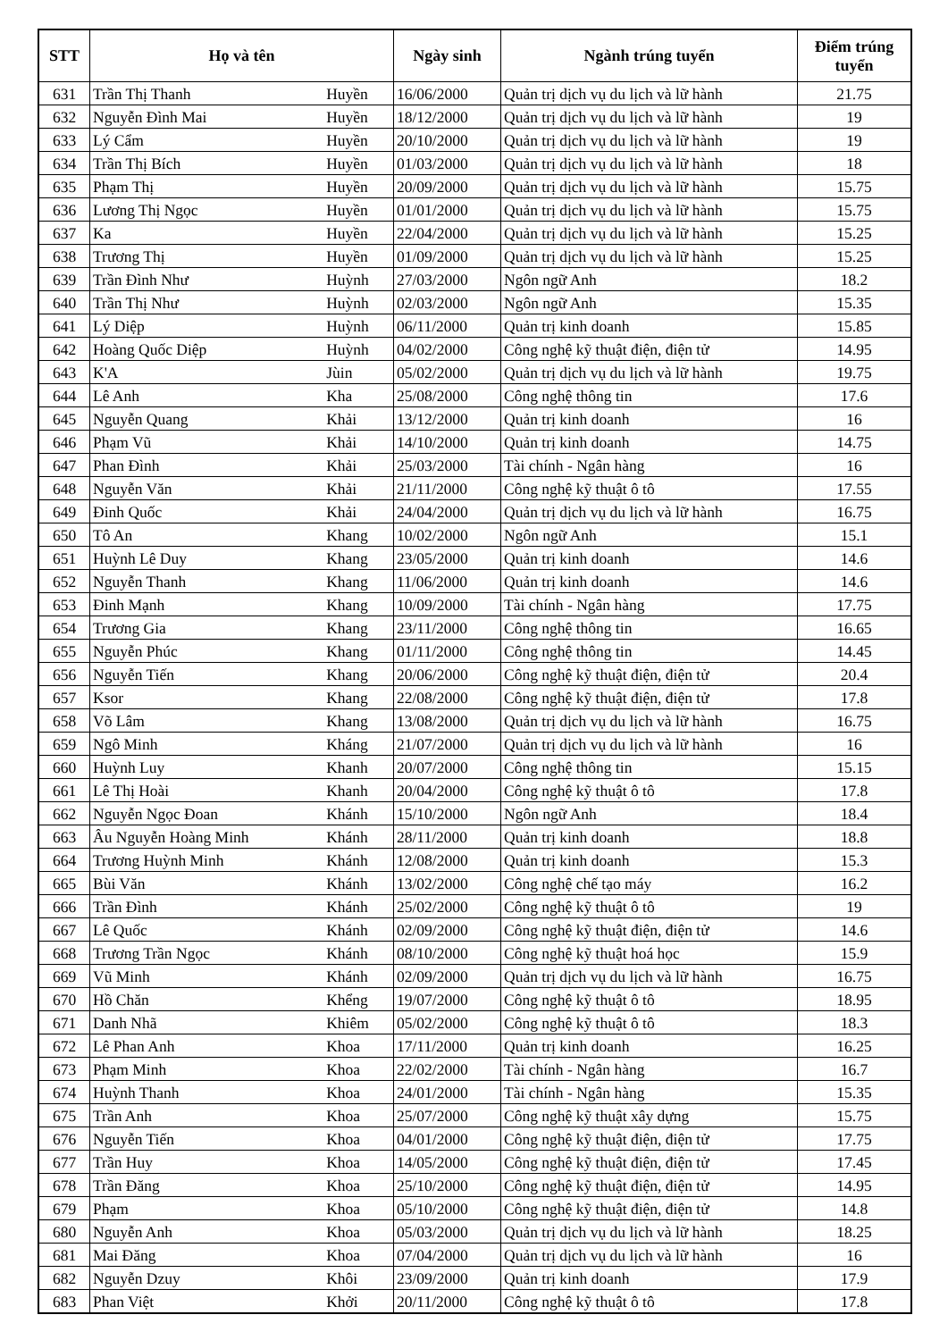| STT | Họ và tên | | Ngày sinh | Ngành trúng tuyển | Điểm trúng tuyển |
| --- | --- | --- | --- | --- | --- |
| 631 | Trần Thị Thanh | Huyền | 16/06/2000 | Quản trị dịch vụ du lịch và lữ hành | 21.75 |
| 632 | Nguyễn Đình Mai | Huyền | 18/12/2000 | Quản trị dịch vụ du lịch và lữ hành | 19 |
| 633 | Lý Cẩm | Huyền | 20/10/2000 | Quản trị dịch vụ du lịch và lữ hành | 19 |
| 634 | Trần Thị Bích | Huyền | 01/03/2000 | Quản trị dịch vụ du lịch và lữ hành | 18 |
| 635 | Phạm Thị | Huyền | 20/09/2000 | Quản trị dịch vụ du lịch và lữ hành | 15.75 |
| 636 | Lương Thị Ngọc | Huyền | 01/01/2000 | Quản trị dịch vụ du lịch và lữ hành | 15.75 |
| 637 | Ka | Huyền | 22/04/2000 | Quản trị dịch vụ du lịch và lữ hành | 15.25 |
| 638 | Trương Thị | Huyền | 01/09/2000 | Quản trị dịch vụ du lịch và lữ hành | 15.25 |
| 639 | Trần Đình Như | Huỳnh | 27/03/2000 | Ngôn ngữ Anh | 18.2 |
| 640 | Trần Thị Như | Huỳnh | 02/03/2000 | Ngôn ngữ Anh | 15.35 |
| 641 | Lý Diệp | Huỳnh | 06/11/2000 | Quản trị kinh doanh | 15.85 |
| 642 | Hoàng Quốc Diệp | Huỳnh | 04/02/2000 | Công nghệ kỹ thuật điện, điện tử | 14.95 |
| 643 | K'A | Jùin | 05/02/2000 | Quản trị dịch vụ du lịch và lữ hành | 19.75 |
| 644 | Lê Anh | Kha | 25/08/2000 | Công nghệ thông tin | 17.6 |
| 645 | Nguyễn Quang | Khải | 13/12/2000 | Quản trị kinh doanh | 16 |
| 646 | Phạm Vũ | Khải | 14/10/2000 | Quản trị kinh doanh | 14.75 |
| 647 | Phan Đình | Khải | 25/03/2000 | Tài chính - Ngân hàng | 16 |
| 648 | Nguyễn Văn | Khải | 21/11/2000 | Công nghệ kỹ thuật ô tô | 17.55 |
| 649 | Đinh Quốc | Khải | 24/04/2000 | Quản trị dịch vụ du lịch và lữ hành | 16.75 |
| 650 | Tô An | Khang | 10/02/2000 | Ngôn ngữ Anh | 15.1 |
| 651 | Huỳnh Lê Duy | Khang | 23/05/2000 | Quản trị kinh doanh | 14.6 |
| 652 | Nguyễn Thanh | Khang | 11/06/2000 | Quản trị kinh doanh | 14.6 |
| 653 | Đinh Mạnh | Khang | 10/09/2000 | Tài chính - Ngân hàng | 17.75 |
| 654 | Trương Gia | Khang | 23/11/2000 | Công nghệ thông tin | 16.65 |
| 655 | Nguyễn Phúc | Khang | 01/11/2000 | Công nghệ thông tin | 14.45 |
| 656 | Nguyễn Tiến | Khang | 20/06/2000 | Công nghệ kỹ thuật điện, điện tử | 20.4 |
| 657 | Ksor | Khang | 22/08/2000 | Công nghệ kỹ thuật điện, điện tử | 17.8 |
| 658 | Võ Lâm | Khang | 13/08/2000 | Quản trị dịch vụ du lịch và lữ hành | 16.75 |
| 659 | Ngô Minh | Kháng | 21/07/2000 | Quản trị dịch vụ du lịch và lữ hành | 16 |
| 660 | Huỳnh Luy | Khanh | 20/07/2000 | Công nghệ thông tin | 15.15 |
| 661 | Lê Thị Hoài | Khanh | 20/04/2000 | Công nghệ kỹ thuật ô tô | 17.8 |
| 662 | Nguyễn Ngọc Đoan | Khánh | 15/10/2000 | Ngôn ngữ Anh | 18.4 |
| 663 | Âu Nguyễn Hoàng Minh | Khánh | 28/11/2000 | Quản trị kinh doanh | 18.8 |
| 664 | Trương Huỳnh Minh | Khánh | 12/08/2000 | Quản trị kinh doanh | 15.3 |
| 665 | Bùi Văn | Khánh | 13/02/2000 | Công nghệ chế tạo máy | 16.2 |
| 666 | Trần Đình | Khánh | 25/02/2000 | Công nghệ kỹ thuật ô tô | 19 |
| 667 | Lê Quốc | Khánh | 02/09/2000 | Công nghệ kỹ thuật điện, điện tử | 14.6 |
| 668 | Trương Trần Ngọc | Khánh | 08/10/2000 | Công nghệ kỹ thuật hoá học | 15.9 |
| 669 | Vũ Minh | Khánh | 02/09/2000 | Quản trị dịch vụ du lịch và lữ hành | 16.75 |
| 670 | Hồ Chăn | Khểng | 19/07/2000 | Công nghệ kỹ thuật ô tô | 18.95 |
| 671 | Danh Nhã | Khiêm | 05/02/2000 | Công nghệ kỹ thuật ô tô | 18.3 |
| 672 | Lê Phan Anh | Khoa | 17/11/2000 | Quản trị kinh doanh | 16.25 |
| 673 | Phạm Minh | Khoa | 22/02/2000 | Tài chính - Ngân hàng | 16.7 |
| 674 | Huỳnh Thanh | Khoa | 24/01/2000 | Tài chính - Ngân hàng | 15.35 |
| 675 | Trần Anh | Khoa | 25/07/2000 | Công nghệ kỹ thuật xây dựng | 15.75 |
| 676 | Nguyễn Tiến | Khoa | 04/01/2000 | Công nghệ kỹ thuật điện, điện tử | 17.75 |
| 677 | Trần Huy | Khoa | 14/05/2000 | Công nghệ kỹ thuật điện, điện tử | 17.45 |
| 678 | Trần Đăng | Khoa | 25/10/2000 | Công nghệ kỹ thuật điện, điện tử | 14.95 |
| 679 | Phạm | Khoa | 05/10/2000 | Công nghệ kỹ thuật điện, điện tử | 14.8 |
| 680 | Nguyễn Anh | Khoa | 05/03/2000 | Quản trị dịch vụ du lịch và lữ hành | 18.25 |
| 681 | Mai Đăng | Khoa | 07/04/2000 | Quản trị dịch vụ du lịch và lữ hành | 16 |
| 682 | Nguyễn Dzuy | Khôi | 23/09/2000 | Quản trị kinh doanh | 17.9 |
| 683 | Phan Việt | Khởi | 20/11/2000 | Công nghệ kỹ thuật ô tô | 17.8 |